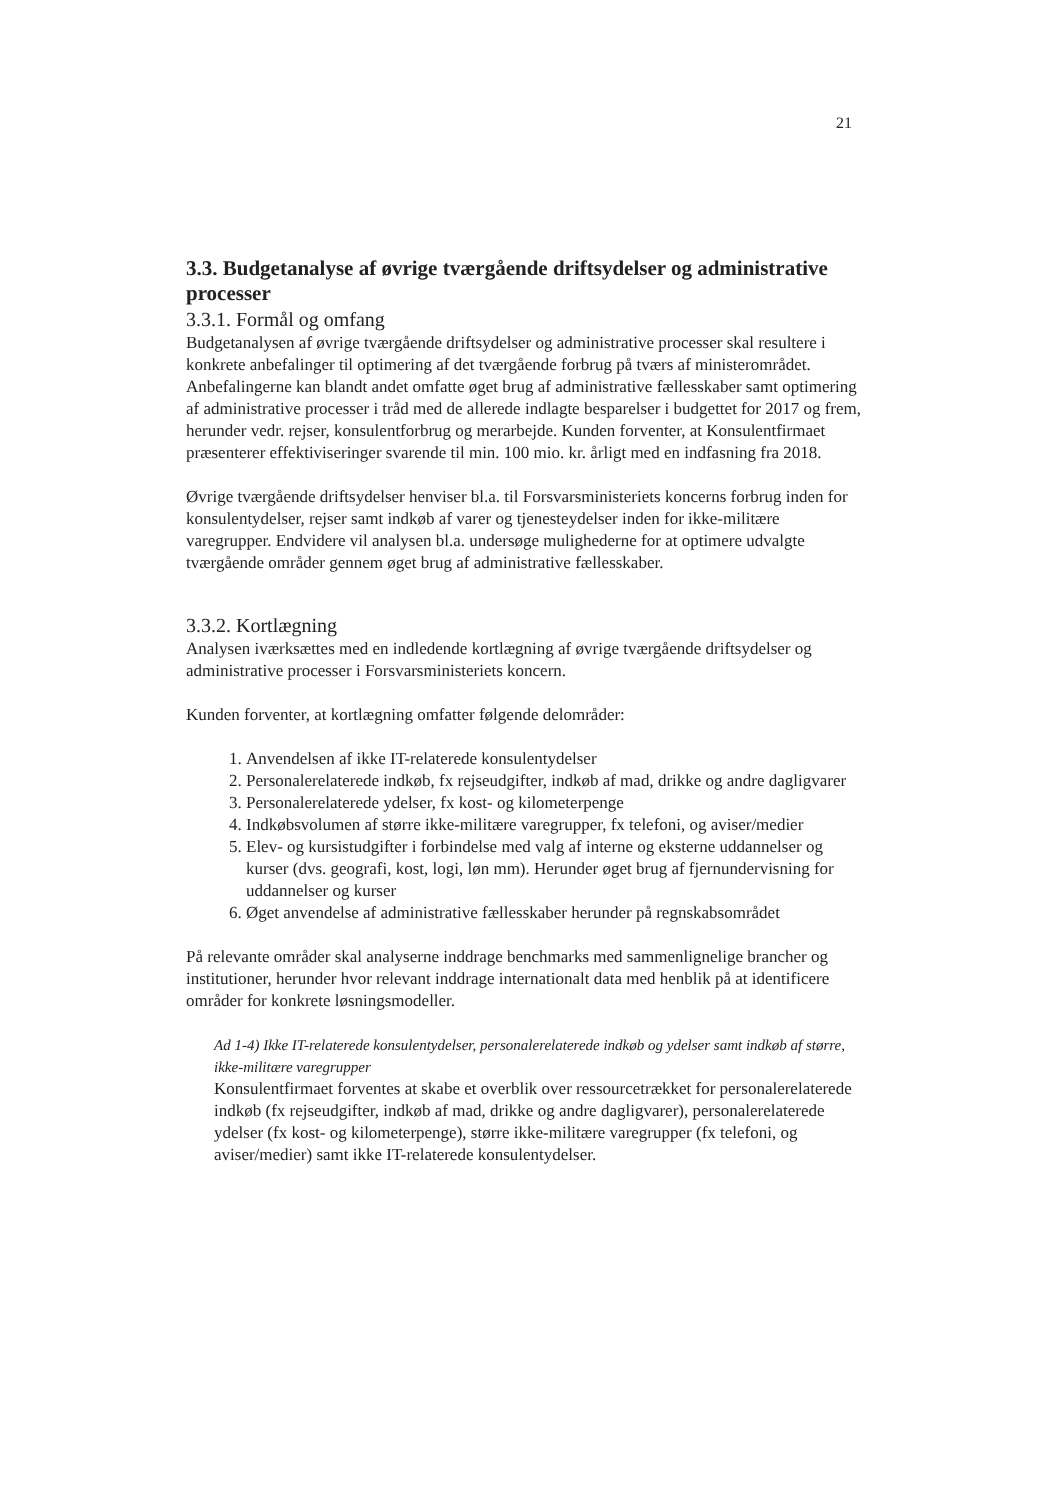21
3.3. Budgetanalyse af øvrige tværgående driftsydelser og administrative processer
3.3.1. Formål og omfang
Budgetanalysen af øvrige tværgående driftsydelser og administrative processer skal resultere i konkrete anbefalinger til optimering af det tværgående forbrug på tværs af ministerområdet. Anbefalingerne kan blandt andet omfatte øget brug af administrative fællesskaber samt optimering af administrative processer i tråd med de allerede indlagte besparelser i budgettet for 2017 og frem, herunder vedr. rejser, konsulentforbrug og merarbejde. Kunden forventer, at Konsulentfirmaet præsenterer effektiviseringer svarende til min. 100 mio. kr. årligt med en indfasning fra 2018.
Øvrige tværgående driftsydelser henviser bl.a. til Forsvarsministeriets koncerns forbrug inden for konsulentydelser, rejser samt indkøb af varer og tjenesteydelser inden for ikke-militære varegrupper. Endvidere vil analysen bl.a. undersøge mulighederne for at optimere udvalgte tværgående områder gennem øget brug af administrative fællesskaber.
3.3.2. Kortlægning
Analysen iværksættes med en indledende kortlægning af øvrige tværgående driftsydelser og administrative processer i Forsvarsministeriets koncern.
Kunden forventer, at kortlægning omfatter følgende delområder:
1. Anvendelsen af ikke IT-relaterede konsulentydelser
2. Personalerelaterede indkøb, fx rejseudgifter, indkøb af mad, drikke og andre dagligvarer
3. Personalerelaterede ydelser, fx kost- og kilometerpenge
4. Indkøbsvolumen af større ikke-militære varegrupper, fx telefoni, og aviser/medier
5. Elev- og kursistudgifter i forbindelse med valg af interne og eksterne uddannelser og kurser (dvs. geografi, kost, logi, løn mm). Herunder øget brug af fjernundervisning for uddannelser og kurser
6. Øget anvendelse af administrative fællesskaber herunder på regnskabsområdet
På relevante områder skal analyserne inddrage benchmarks med sammenlignelige brancher og institutioner, herunder hvor relevant inddrage internationalt data med henblik på at identificere områder for konkrete løsningsmodeller.
Ad 1-4) Ikke IT-relaterede konsulentydelser, personalerelaterede indkøb og ydelser samt indkøb af større, ikke-militære varegrupper
Konsulentfirmaet forventes at skabe et overblik over ressourcetrækket for personalerelaterede indkøb (fx rejseudgifter, indkøb af mad, drikke og andre dagligvarer), personalerelaterede ydelser (fx kost- og kilometerpenge), større ikke-militære varegrupper (fx telefoni, og aviser/medier) samt ikke IT-relaterede konsulentydelser.